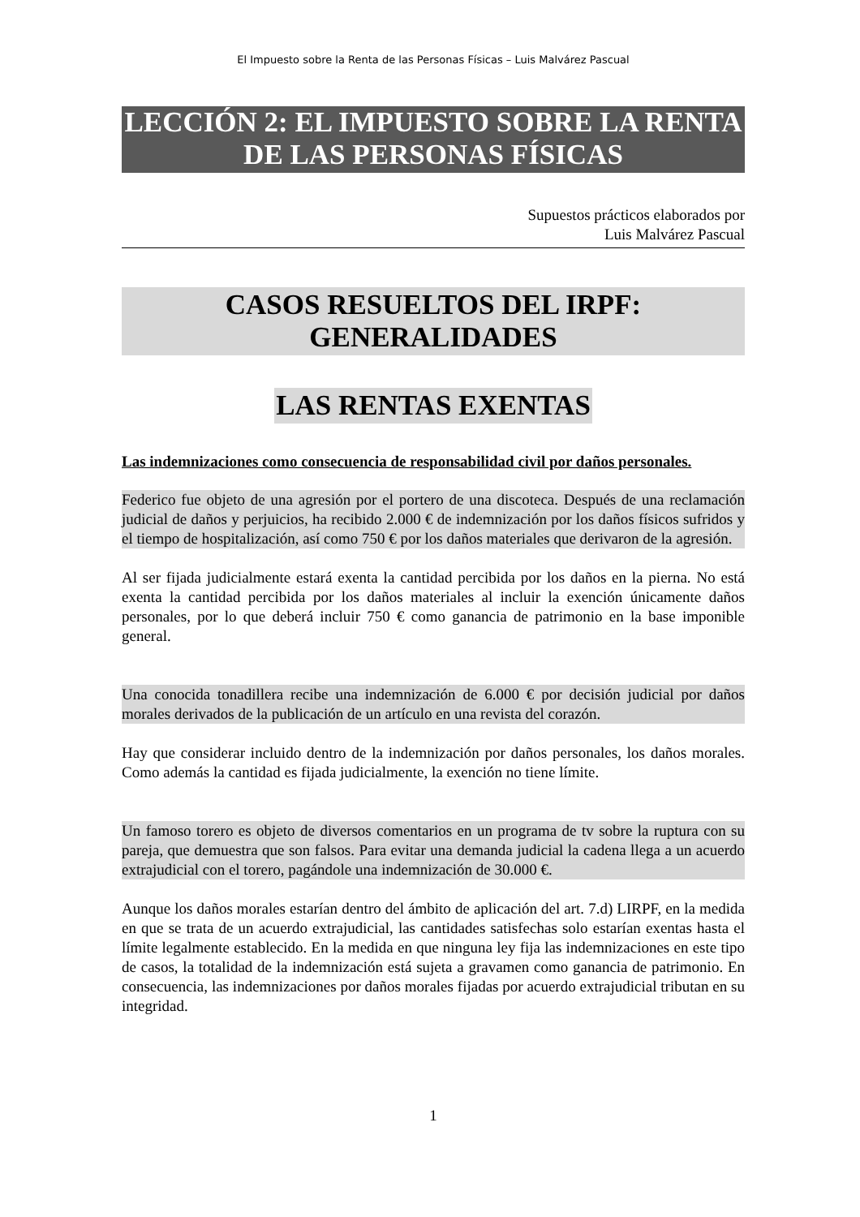El Impuesto sobre la Renta de las Personas Físicas – Luis Malvárez Pascual
LECCIÓN 2: EL IMPUESTO SOBRE LA RENTA DE LAS PERSONAS FÍSICAS
Supuestos prácticos elaborados por
Luis Malvárez Pascual
CASOS RESUELTOS DEL IRPF:
GENERALIDADES
LAS RENTAS EXENTAS
Las indemnizaciones como consecuencia de responsabilidad civil por daños personales.
Federico fue objeto de una agresión por el portero de una discoteca. Después de una reclamación judicial de daños y perjuicios, ha recibido 2.000 € de indemnización por los daños físicos sufridos y el tiempo de hospitalización, así como 750 € por los daños materiales que derivaron de la agresión.
Al ser fijada judicialmente estará exenta la cantidad percibida por los daños en la pierna. No está exenta la cantidad percibida por los daños materiales al incluir la exención únicamente daños personales, por lo que deberá incluir 750 € como ganancia de patrimonio en la base imponible general.
Una conocida tonadillera recibe una indemnización de 6.000 € por decisión judicial por daños morales derivados de la publicación de un artículo en una revista del corazón.
Hay que considerar incluido dentro de la indemnización por daños personales, los daños morales. Como además la cantidad es fijada judicialmente, la exención no tiene límite.
Un famoso torero es objeto de diversos comentarios en un programa de tv sobre la ruptura con su pareja, que demuestra que son falsos. Para evitar una demanda judicial la cadena llega a un acuerdo extrajudicial con el torero, pagándole una indemnización de 30.000 €.
Aunque los daños morales estarían dentro del ámbito de aplicación del art. 7.d) LIRPF, en la medida en que se trata de un acuerdo extrajudicial, las cantidades satisfechas solo estarían exentas hasta el límite legalmente establecido. En la medida en que ninguna ley fija las indemnizaciones en este tipo de casos, la totalidad de la indemnización está sujeta a gravamen como ganancia de patrimonio. En consecuencia, las indemnizaciones por daños morales fijadas por acuerdo extrajudicial tributan en su integridad.
1